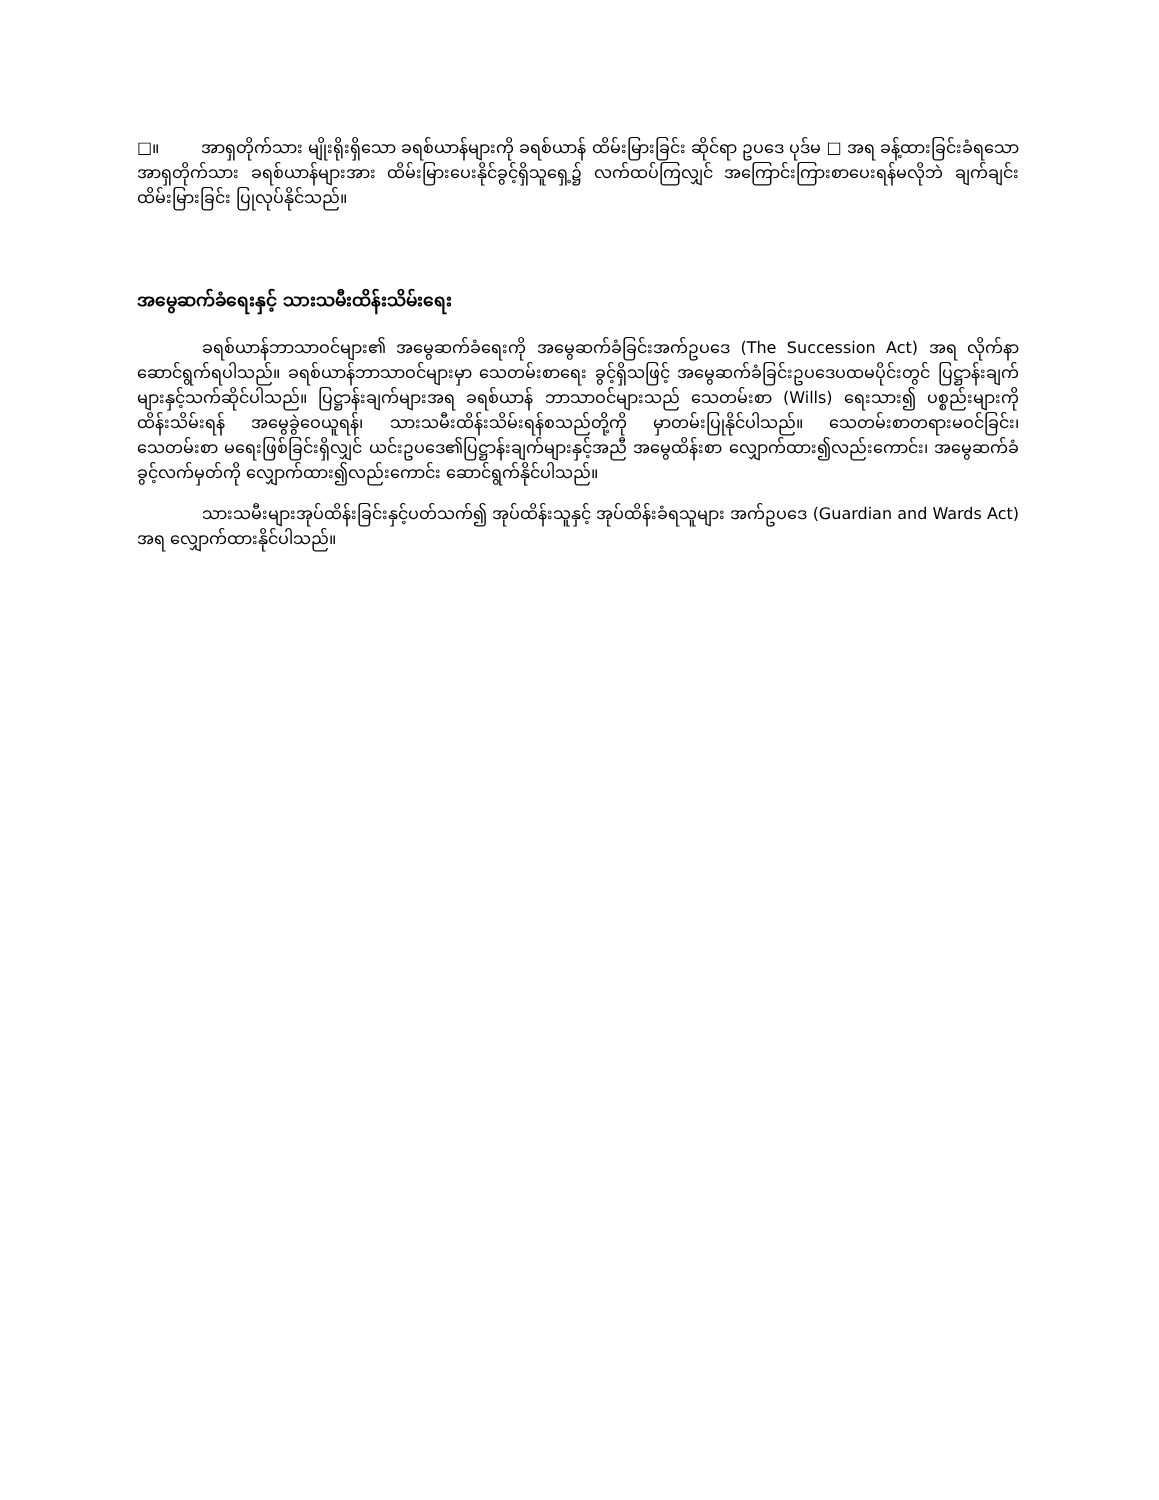□။ အာရှတိုက်သား မျိုးရိုးရှိသော ခရစ်ယာန်များကို ခရစ်ယာန် ထိမ်းမြားခြင်း ဆိုင်ရာ ဥပဒေ ပုဒ်မ □ အရ ခန့်ထားခြင်းခံရသော အာရှတိုက်သား ခရစ်ယာန်များအား ထိမ်းမြားပေးနိုင်ခွင့်ရှိသူရှေ့၌ လက်ထပ်ကြလျှင် အကြောင်းကြားစာပေးရန်မလိုဘဲ ချက်ချင်း ထိမ်းမြားခြင်း ပြုလုပ်နိုင်သည်။
အမွေဆက်ခံရေးနှင့် သားသမီးထိန်းသိမ်းရေး
ခရစ်ယာန်ဘာသာဝင်များ၏ အမွေဆက်ခံရေးကို အမွေဆက်ခံခြင်းအက်ဥပဒေ (The Succession Act) အရ လိုက်နာဆောင်ရွက်ရပါသည်။ ခရစ်ယာန်ဘာသာဝင်များမှာ သေတမ်းစာရေး ခွင့်ရှိသဖြင့် အမွေဆက်ခံခြင်းဥပဒေပထမပိုင်းတွင် ပြဋ္ဌာန်းချက်များနှင့်သက်ဆိုင်ပါသည်။ ပြဋ္ဌာန်းချက်များအရ ခရစ်ယာန် ဘာသာဝင်များသည် သေတမ်းစာ (Wills) ရေးသား၍ ပစ္စည်းများကို ထိန်းသိမ်းရန် အမွေခွဲဝေယူရန်၊ သားသမီးထိန်းသိမ်းရန်စသည်တို့ကို မှာတမ်းပြုနိုင်ပါသည်။ သေတမ်းစာတရားမဝင်ခြင်း၊ သေတမ်းစာ မရေးဖြစ်ခြင်းရှိလျှင် ယင်းဥပဒေ၏ပြဋ္ဌာန်းချက်များနှင့်အညီ အမွေထိန်းစာ လျှောက်ထား၍လည်းကောင်း၊ အမွေဆက်ခံခွင့်လက်မှတ်ကို လျှောက်ထား၍လည်းကောင်း ဆောင်ရွက်နိုင်ပါသည်။
သားသမီးများအုပ်ထိန်းခြင်းနှင့်ပတ်သက်၍ အုပ်ထိန်းသူနှင့် အုပ်ထိန်းခံရသူများ အက်ဥပဒေ (Guardian and Wards Act) အရ လျှောက်ထားနိုင်ပါသည်။